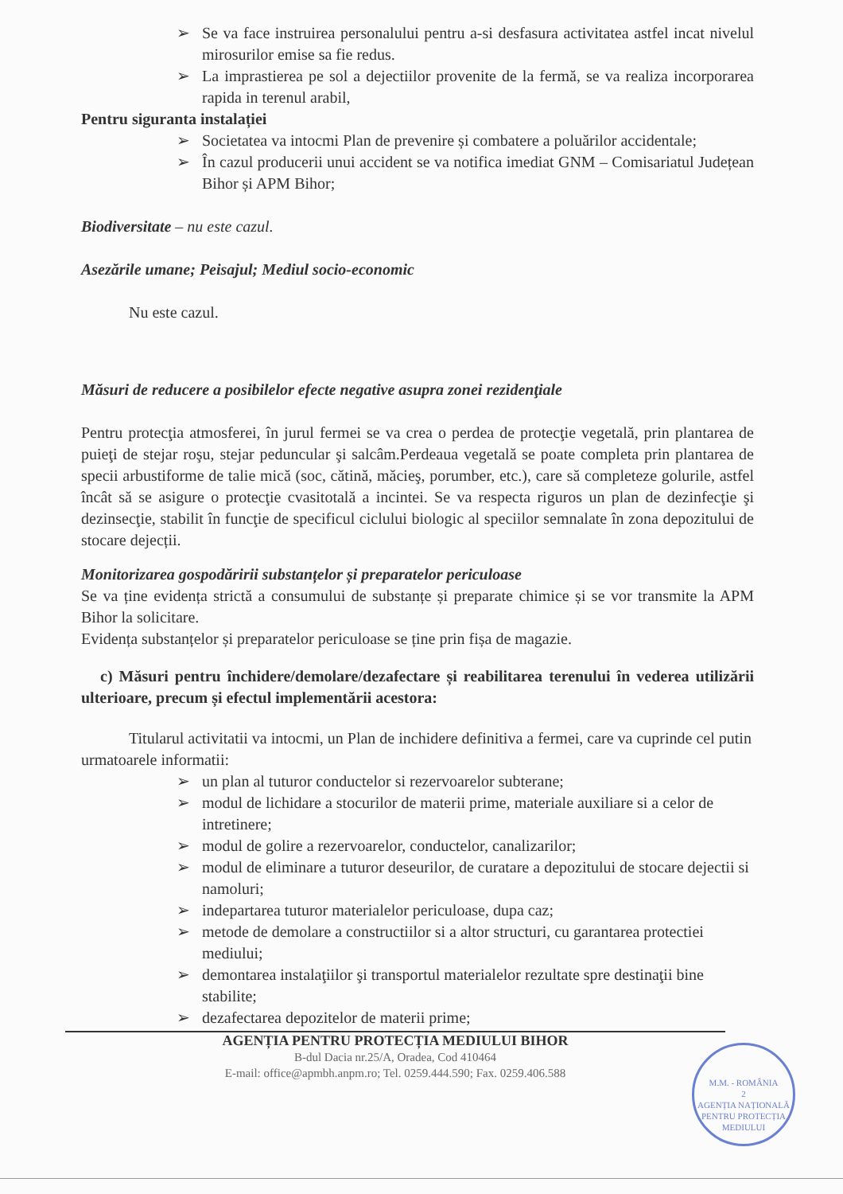➢ Se va face instruirea personalului pentru a-si desfasura activitatea astfel incat nivelul mirosurilor emise sa fie redus.
➢ La imprastierea pe sol a dejectiilor provenite de la fermă, se va realiza incorporarea rapida in terenul arabil,
Pentru siguranta instalației
➢ Societatea va intocmi Plan de prevenire și combatere a poluărilor accidentale;
➢ În cazul producerii unui accident se va notifica imediat GNM – Comisariatul Județean Bihor și APM Bihor;
Biodiversitate – nu este cazul.
Asezările umane; Peisajul; Mediul socio-economic
Nu este cazul.
Măsuri de reducere a posibilelor efecte negative asupra zonei rezidenţiale
Pentru protecţia atmosferei, în jurul fermei se va crea o perdea de protecţie vegetală, prin plantarea de puieţi de stejar roşu, stejar peduncular şi salcâm.Perdeaua vegetală se poate completa prin plantarea de specii arbustiforme de talie mică (soc, cătină, măcieş, porumber, etc.), care să completeze golurile, astfel încât să se asigure o protecţie cvasitotală a incintei. Se va respecta riguros un plan de dezinfecţie şi dezinsecţie, stabilit în funcţie de specificul ciclului biologic al speciilor semnalate în zona depozitului de stocare dejecții.
Monitorizarea gospodăririi substanțelor și preparatelor periculoase
Se va ține evidența strictă a consumului de substanțe și preparate chimice și se vor transmite la APM Bihor la solicitare.
Evidența substanțelor și preparatelor periculoase se ține prin fișa de magazie.
c) Măsuri pentru închidere/demolare/dezafectare și reabilitarea terenului în vederea utilizării ulterioare, precum și efectul implementării acestora:
Titularul activitatii va intocmi, un Plan de inchidere definitiva a fermei, care va cuprinde cel putin urmatoarele informatii:
➢ un plan al tuturor conductelor si rezervoarelor subterane;
➢ modul de lichidare a stocurilor de materii prime, materiale auxiliare si a celor de intretinere;
➢ modul de golire a rezervoarelor, conductelor, canalizarilor;
➢ modul de eliminare a tuturor deseurilor, de curatare a depozitului de stocare dejectii si namoluri;
➢ indepartarea tuturor materialelor periculoase, dupa caz;
➢ metode de demolare a constructiilor si a altor structuri, cu garantarea protectiei mediului;
➢ demontarea instalaţiilor şi transportul materialelor rezultate spre destinaţii bine stabilite;
➢ dezafectarea depozitelor de materii prime;
AGENȚIA PENTRU PROTECȚIA MEDIULUI BIHOR
B-dul Dacia nr.25/A, Oradea, Cod 410464
E-mail: office@apmbh.anpm.ro; Tel. 0259.444.590; Fax. 0259.406.588
M.M. - ROMÂNIA
2
AGENȚIA NAȚIONALĂ PENTRU PROTECȚIA MEDIULUI